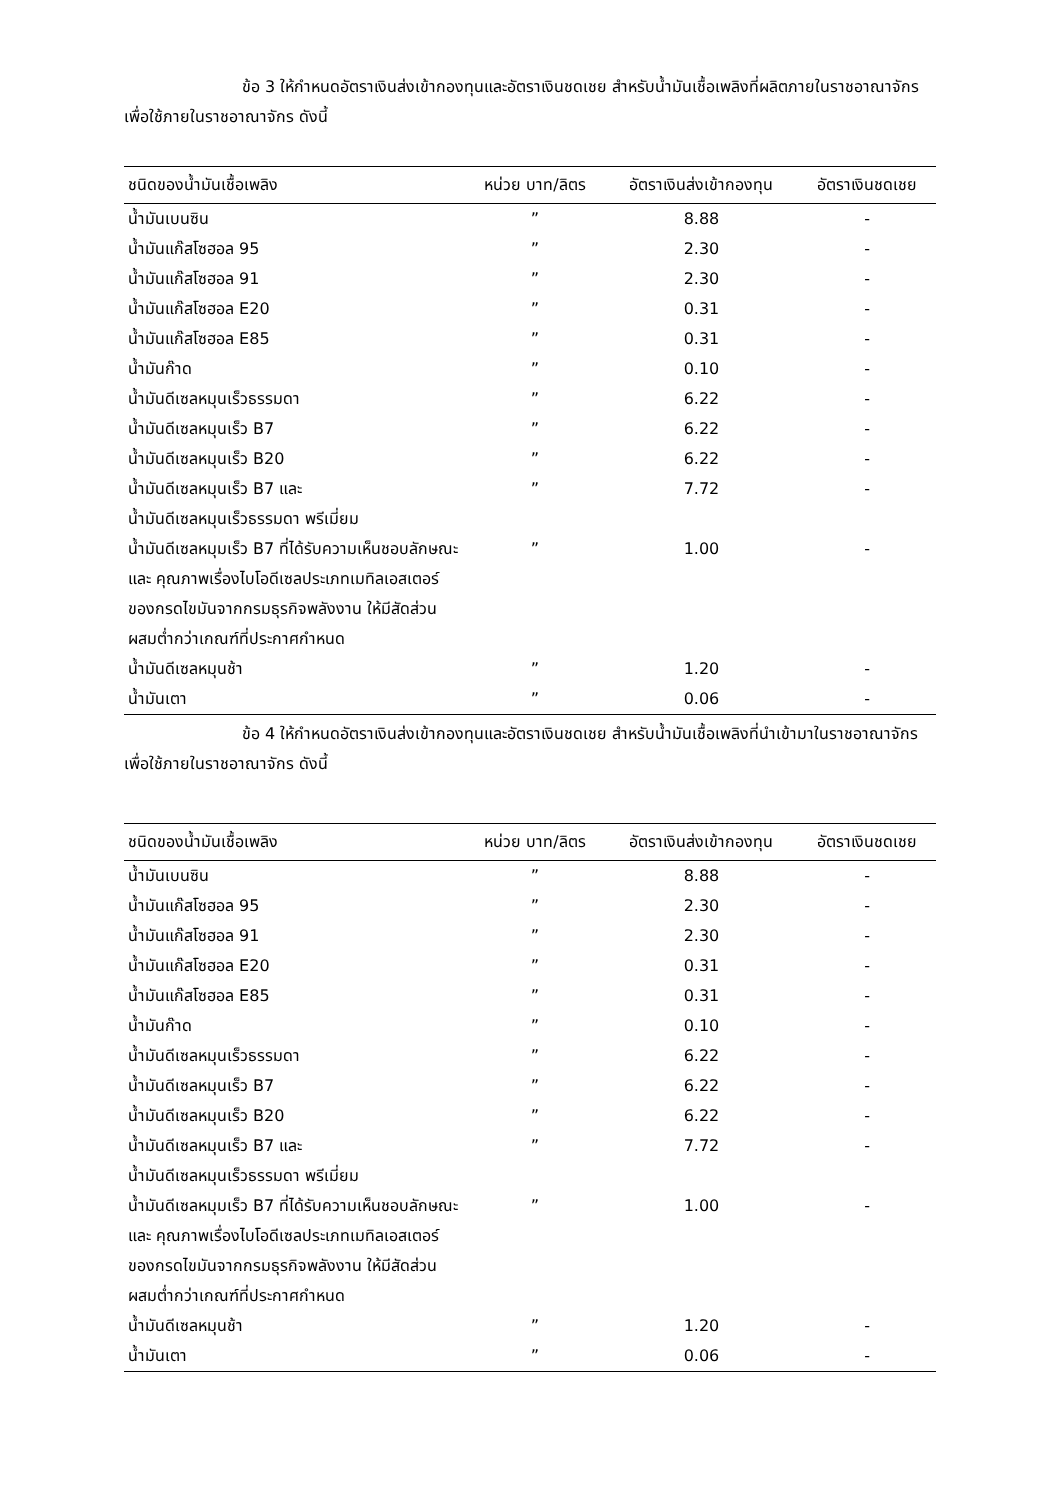ข้อ 3 ให้กำหนดอัตราเงินส่งเข้ากองทุนและอัตราเงินชดเชย สำหรับน้ำมันเชื้อเพลิงที่ผลิตภายในราชอาณาจักร เพื่อใช้ภายในราชอาณาจักร ดังนี้
| ชนิดของน้ำมันเชื้อเพลิง | หน่วย บาท/ลิตร | อัตราเงินส่งเข้ากองทุน | อัตราเงินชดเชย |
| --- | --- | --- | --- |
| น้ำมันเบนซิน | ” | 8.88 | - |
| น้ำมันแก๊สโซฮอล 95 | ” | 2.30 | - |
| น้ำมันแก๊สโซฮอล 91 | ” | 2.30 | - |
| น้ำมันแก๊สโซฮอล E20 | ” | 0.31 | - |
| น้ำมันแก๊สโซฮอล E85 | ” | 0.31 | - |
| น้ำมันก๊าด | ” | 0.10 | - |
| น้ำมันดีเซลหมุนเร็วธรรมดา | ” | 6.22 | - |
| น้ำมันดีเซลหมุนเร็ว B7 | ” | 6.22 | - |
| น้ำมันดีเซลหมุนเร็ว B20 | ” | 6.22 | - |
| น้ำมันดีเซลหมุนเร็ว B7 และ น้ำมันดีเซลหมุนเร็วธรรมดา พรีเมี่ยม | ” | 7.72 | - |
| น้ำมันดีเซลหมุมเร็ว B7 ที่ได้รับความเห็นชอบลักษณะ และ คุณภาพเรื่องไบโอดีเซลประเภทเมทิลเอสเตอร์ ของกรดไขมันจากกรมธุรกิจพลังงาน ให้มีสัดส่วนผสมต่ำกว่าเกณฑ์ที่ประกาศกำหนด | ” | 1.00 | - |
| น้ำมันดีเซลหมุนช้า | ” | 1.20 | - |
| น้ำมันเตา | ” | 0.06 | - |
ข้อ 4 ให้กำหนดอัตราเงินส่งเข้ากองทุนและอัตราเงินชดเชย สำหรับน้ำมันเชื้อเพลิงที่นำเข้ามาในราชอาณาจักร เพื่อใช้ภายในราชอาณาจักร ดังนี้
| ชนิดของน้ำมันเชื้อเพลิง | หน่วย บาท/ลิตร | อัตราเงินส่งเข้ากองทุน | อัตราเงินชดเชย |
| --- | --- | --- | --- |
| น้ำมันเบนซิน | ” | 8.88 | - |
| น้ำมันแก๊สโซฮอล 95 | ” | 2.30 | - |
| น้ำมันแก๊สโซฮอล 91 | ” | 2.30 | - |
| น้ำมันแก๊สโซฮอล E20 | ” | 0.31 | - |
| น้ำมันแก๊สโซฮอล E85 | ” | 0.31 | - |
| น้ำมันก๊าด | ” | 0.10 | - |
| น้ำมันดีเซลหมุนเร็วธรรมดา | ” | 6.22 | - |
| น้ำมันดีเซลหมุนเร็ว B7 | ” | 6.22 | - |
| น้ำมันดีเซลหมุนเร็ว B20 | ” | 6.22 | - |
| น้ำมันดีเซลหมุนเร็ว B7 และ น้ำมันดีเซลหมุนเร็วธรรมดา พรีเมี่ยม | ” | 7.72 | - |
| น้ำมันดีเซลหมุมเร็ว B7 ที่ได้รับความเห็นชอบลักษณะ และ คุณภาพเรื่องไบโอดีเซลประเภทเมทิลเอสเตอร์ ของกรดไขมันจากกรมธุรกิจพลังงาน ให้มีสัดส่วนผสมต่ำกว่าเกณฑ์ที่ประกาศกำหนด | ” | 1.00 | - |
| น้ำมันดีเซลหมุนช้า | ” | 1.20 | - |
| น้ำมันเตา | ” | 0.06 | - |